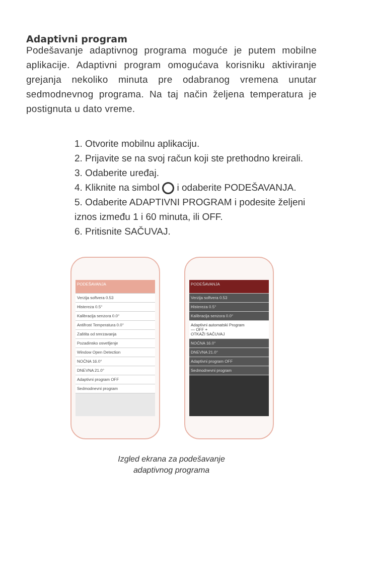Adaptivni program
Podešavanje adaptivnog programa moguće je putem mobilne aplikacije. Adaptivni program omogućava korisniku aktiviranje grejanja nekoliko minuta pre odabranog vremena unutar sedmodnevnog programa. Na taj način željena temperatura je postignuta u dato vreme.
1. Otvorite mobilnu aplikaciju.
2. Prijavite se na svoj račun koji ste prethodno kreirali.
3. Odaberite uređaj.
4. Kliknite na simbol i odaberite PODEŠAVANJA.
5. Odaberite ADAPTIVNI PROGRAM i podesite željeni iznos između 1 i 60 minuta, ili OFF.
6. Pritisnite SAČUVAJ.
PODEŠAVANJA
Verzija softvera 0.53
Histereza 0.5°
Kalibracija senzora 0.0°
Antifrost Temperatura 0.0°
Zaštita od smrzavanja
Pozadinsko osvetljenje
Window Open Detection
NOĆNA 16.0°
DNEVNA 21.0°
Adaptivni program OFF
Sedmodnevni program
PODEŠAVANJA
Verzija softvera 0.53
Histereza 0.5°
Kalibracija senzora 0.0°
Adaptivni automatski Program
— OFF +
OTKAŽI SAČUVAJ
NOĆNA 16.0°
DNEVNA 21.0°
Adaptivni program OFF
Sedmodnevni program
Izgled ekrana za podešavanje
adaptivnog programa